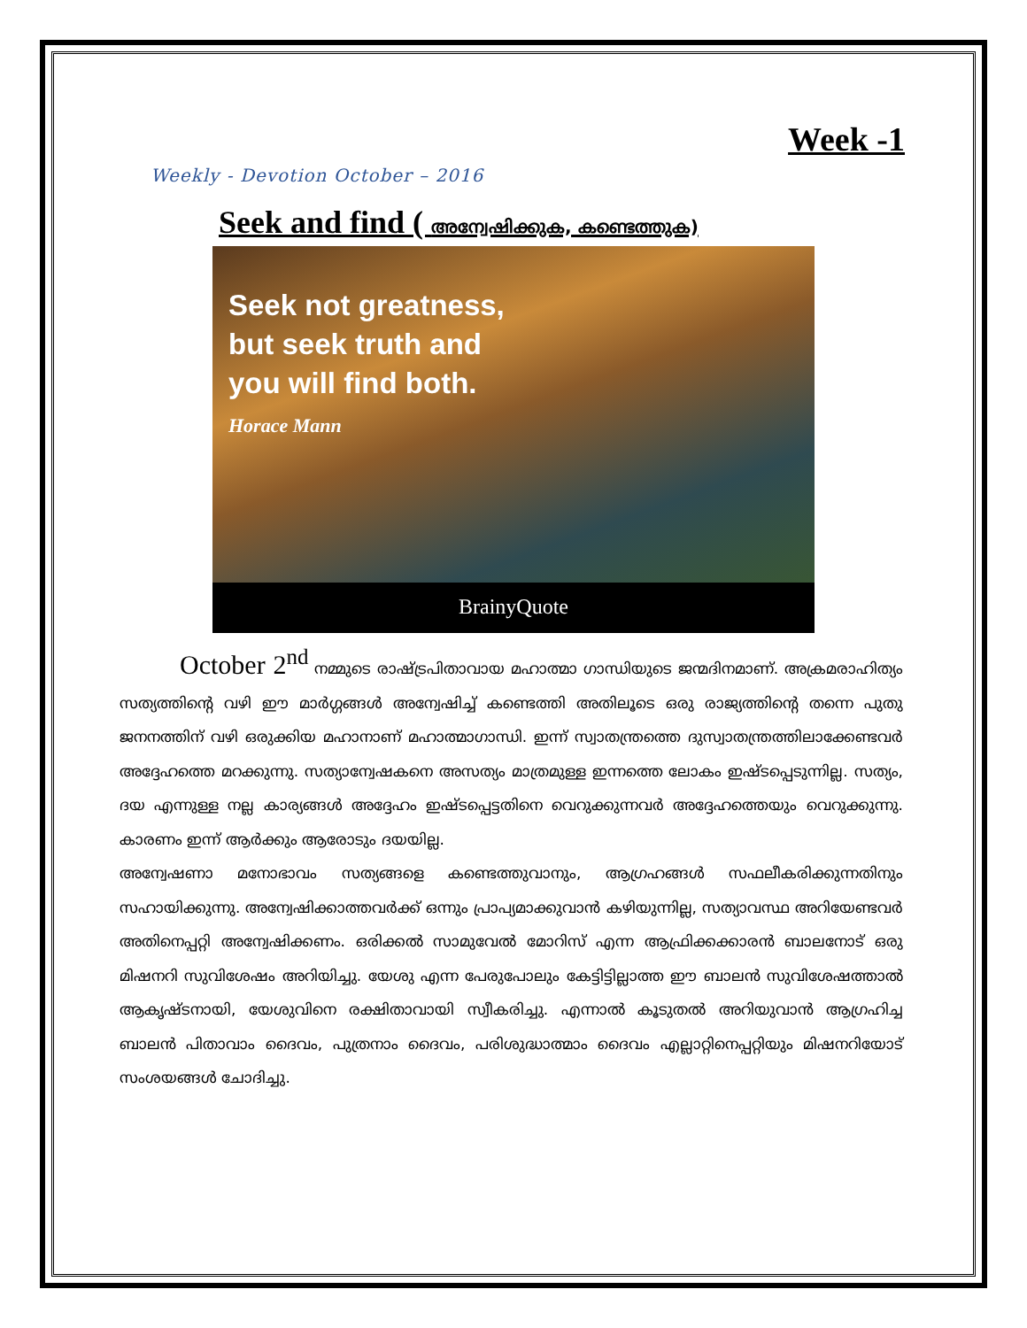Week -1
Weekly - Devotion October – 2016
Seek and find ( അന്വേഷിക്കുക, കണ്ടെത്തുക)
Seek not greatness,
but seek truth and
you will find both.
Horace Mann
BrainyQuote
October 2<sup>nd</sup> നമ്മുടെ രാഷ്ട്രപിതാവായ മഹാത്മാ ഗാന്ധിയുടെ ജന്മദിനമാണ്. അക്രമരാഹിത്യം സത്യത്തിന്റെ വഴി ഈ മാർഗ്ഗങ്ങൾ അന്വേഷിച്ച് കണ്ടെത്തി അതിലൂടെ ഒരു രാജ്യത്തിന്റെ തന്നെ പുതു ജനനത്തിന് വഴി ഒരുക്കിയ മഹാനാണ് മഹാത്മാഗാന്ധി. ഇന്ന് സ്വാതന്ത്രത്തെ ദുസ്വാതന്ത്രത്തിലാക്കേണ്ടവർ അദ്ദേഹത്തെ മറക്കുന്നു. സത്യാന്വേഷകനെ അസത്യം മാത്രമുള്ള ഇന്നത്തെ ലോകം ഇഷ്ടപ്പെടുന്നില്ല. സത്യം, ദയ എന്നുള്ള നല്ല കാര്യങ്ങൾ അദ്ദേഹം ഇഷ്ടപ്പെട്ടതിനെ വെറുക്കുന്നവർ അദ്ദേഹത്തെയും വെറുക്കുന്നു. കാരണം ഇന്ന് ആർക്കും ആരോടും ദയയില്ല.
അന്വേഷണാ മനോഭാവം സത്യങ്ങളെ കണ്ടെത്തുവാനും, ആഗ്രഹങ്ങൾ സഫലീകരിക്കുന്നതിനും സഹായിക്കുന്നു. അന്വേഷിക്കാത്തവർക്ക് ഒന്നും പ്രാപ്യമാക്കുവാൻ കഴിയുന്നില്ല, സത്യാവസ്ഥ അറിയേണ്ടവർ അതിനെപ്പറ്റി അന്വേഷിക്കണം. ഒരിക്കൽ സാമുവേൽ മോറിസ് എന്ന ആഫ്രിക്കക്കാരൻ ബാലനോട് ഒരു മിഷനറി സുവിശേഷം അറിയിച്ചു. യേശു എന്ന പേരുപോലും കേട്ടിട്ടില്ലാത്ത ഈ ബാലൻ സുവിശേഷത്താൽ ആകൃഷ്ടനായി, യേശുവിനെ രക്ഷിതാവായി സ്വീകരിച്ചു. എന്നാൽ കൂടുതൽ അറിയുവാൻ ആഗ്രഹിച്ച ബാലൻ പിതാവാം ദൈവം, പുത്രനാം ദൈവം, പരിശുദ്ധാത്മാം ദൈവം എല്ലാറ്റിനെപ്പറ്റിയും മിഷനറിയോട് സംശയങ്ങൾ ചോദിച്ചു.